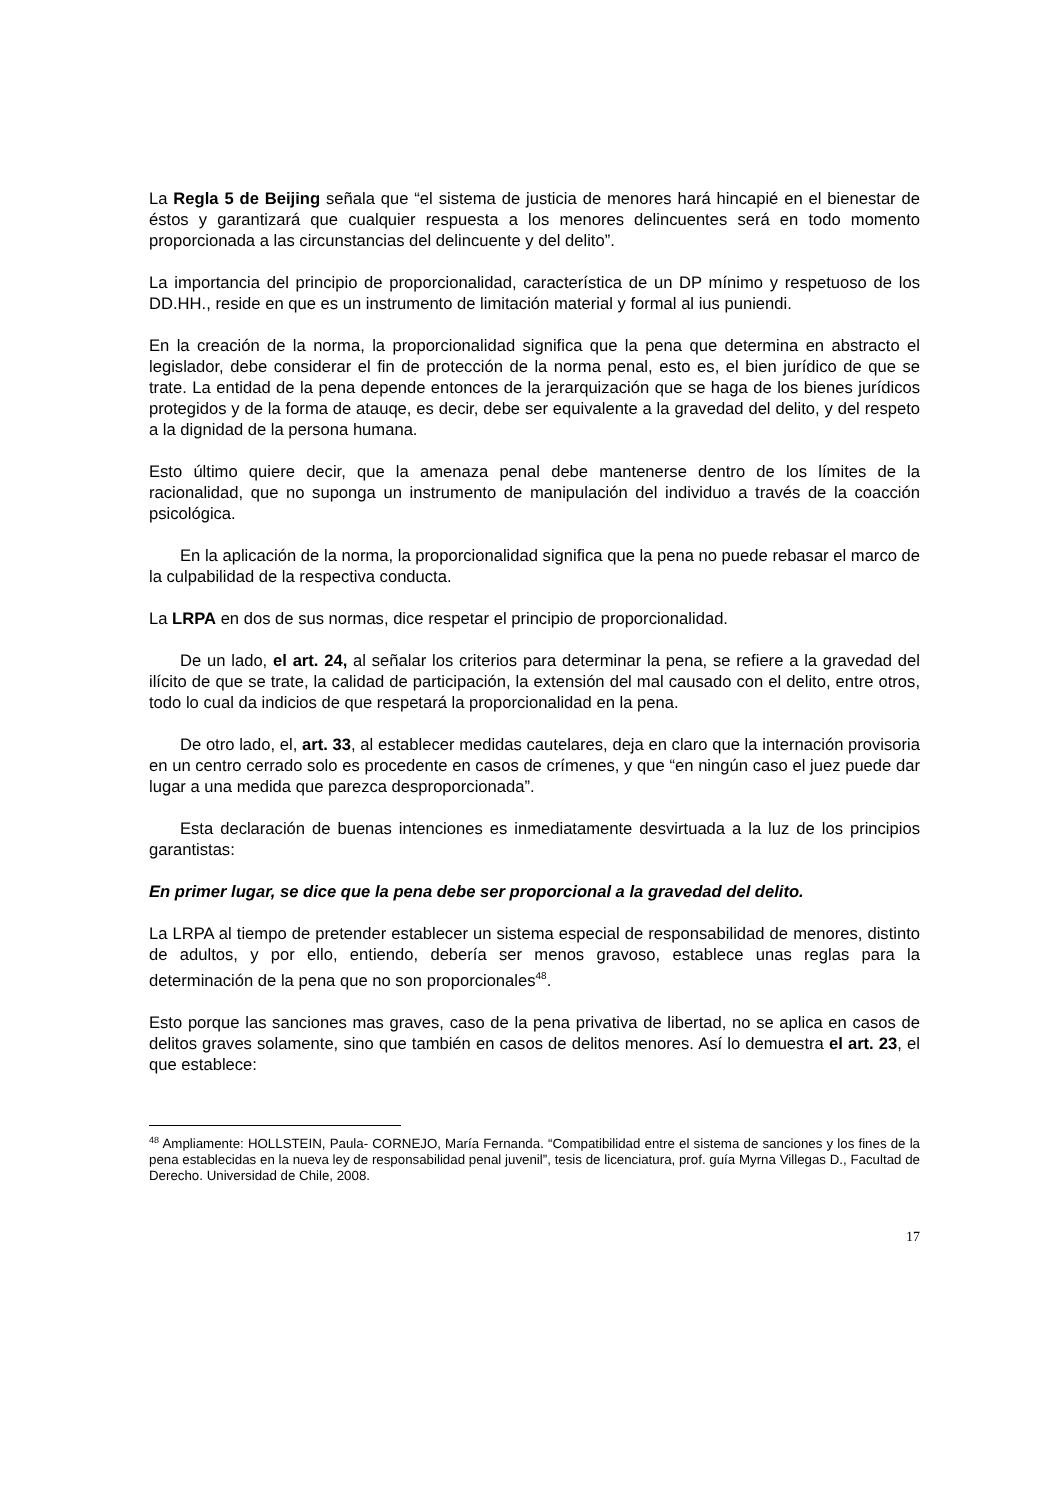La Regla 5 de Beijing señala que “el sistema de justicia de menores hará hincapié en el bienestar de éstos y garantizará que cualquier respuesta a los menores delincuentes será en todo momento proporcionada a las circunstancias del delincuente y del delito”.
La importancia del principio de proporcionalidad, característica de un DP mínimo y respetuoso de los DD.HH., reside en que es un instrumento de limitación material y formal al ius puniendi.
En la creación de la norma, la proporcionalidad significa que la pena que determina en abstracto el legislador, debe considerar el fin de protección de la norma penal, esto es, el bien jurídico de que se trate. La entidad de la pena depende entonces de la jerarquización que se haga de los bienes jurídicos protegidos y de la forma de atauqe, es decir, debe ser equivalente a la gravedad del delito, y del respeto a la dignidad de la persona humana.
Esto último quiere decir, que la amenaza penal debe mantenerse dentro de los límites de la racionalidad, que no suponga un instrumento de manipulación del individuo a través de la coacción psicológica.
En la aplicación de la norma, la proporcionalidad significa que la pena no puede rebasar el marco de la culpabilidad de la respectiva conducta.
La LRPA en dos de sus normas, dice respetar el principio de proporcionalidad.
De un lado, el art. 24, al señalar los criterios para determinar la pena, se refiere a la gravedad del ilícito de que se trate, la calidad de participación, la extensión del mal causado con el delito, entre otros, todo lo cual da indicios de que respetará la proporcionalidad en la pena.
De otro lado, el, art. 33, al establecer medidas cautelares, deja en claro que la internación provisoria en un centro cerrado solo es procedente en casos de crímenes, y que “en ningún caso el juez puede dar lugar a una medida que parezca desproporcionada”.
Esta declaración de buenas intenciones es inmediatamente desvirtuada a la luz de los principios garantistas:
En primer lugar, se dice que la pena debe ser proporcional a la gravedad del delito.
La LRPA al tiempo de pretender establecer un sistema especial de responsabilidad de menores, distinto de adultos, y por ello, entiendo, debería ser menos gravoso, establece unas reglas para la determinación de la pena que no son proporcionales<sup>48</sup>.
Esto porque las sanciones mas graves, caso de la pena privativa de libertad, no se aplica en casos de delitos graves solamente, sino que también en casos de delitos menores. Así lo demuestra el art. 23, el que establece:
<sup>48</sup> Ampliamente: HOLLSTEIN, Paula- CORNEJO, María Fernanda. “Compatibilidad entre el sistema de sanciones y los fines de la pena establecidas en la nueva ley de responsabilidad penal juvenil”, tesis de licenciatura, prof. guía Myrna Villegas D., Facultad de Derecho. Universidad de Chile, 2008.
17